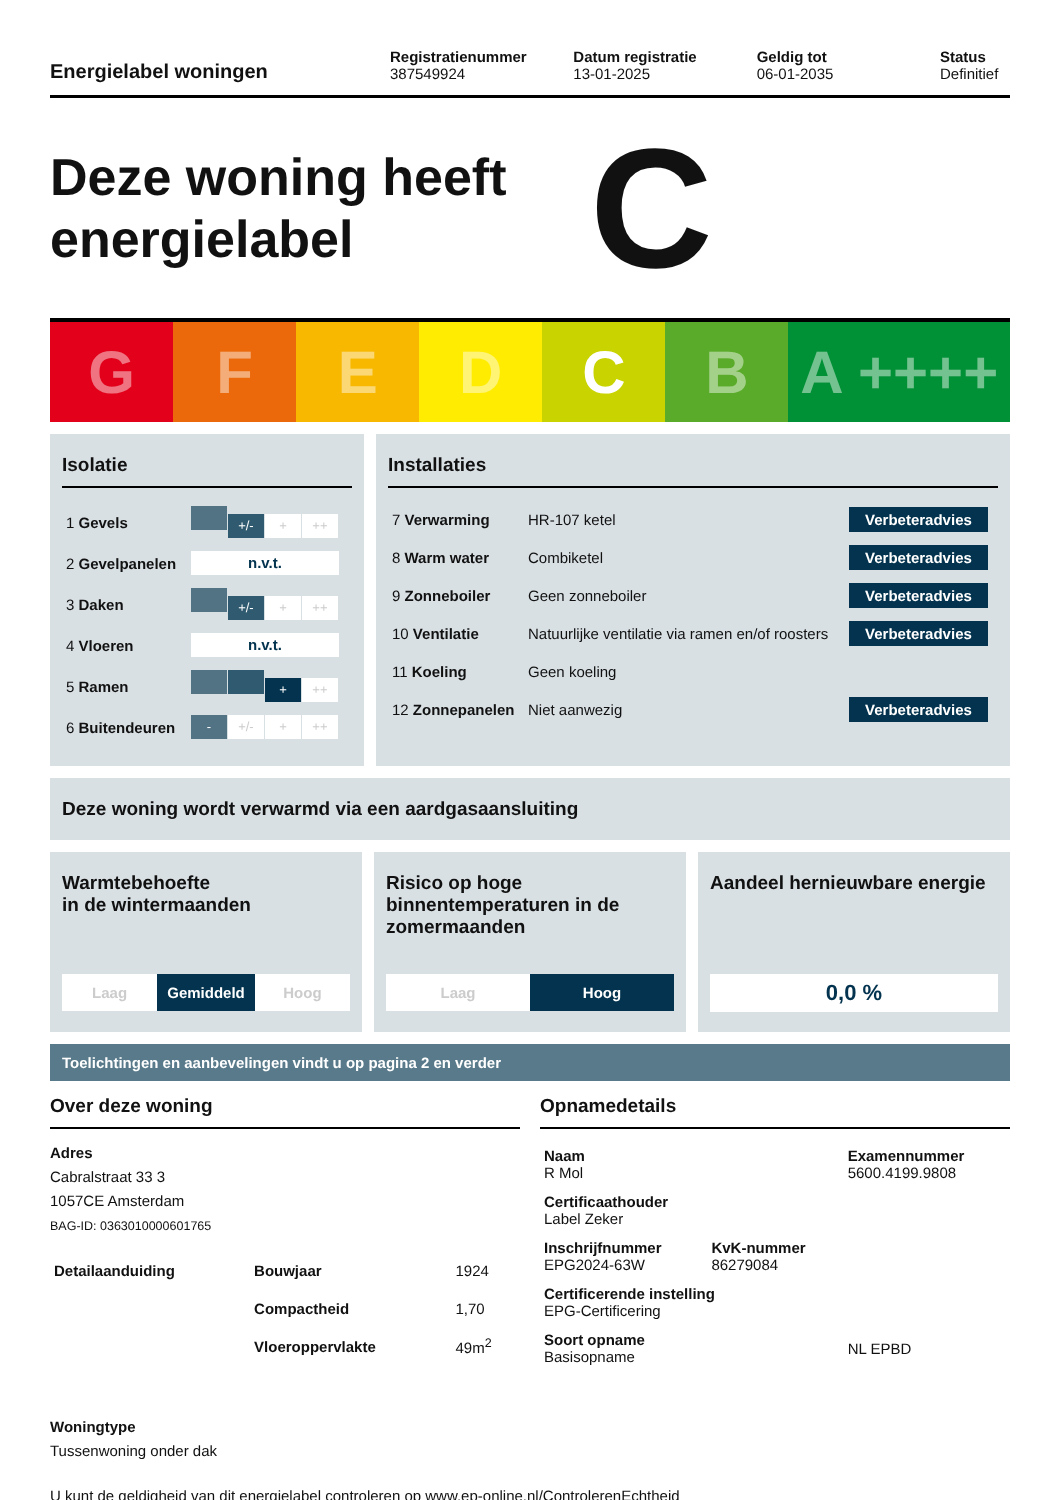Energielabel woningen
Registratienummer
387549924
Datum registratie
13-01-2025
Geldig tot
06-01-2035
Status
Definitief
Deze woning heeft energielabel
C
G F E D C B A ++++
Isolatie
| 1 Gevels | +/- + ++ |
| 2 Gevelpanelen | n.v.t. |
| 3 Daken | +/- + ++ |
| 4 Vloeren | n.v.t. |
| 5 Ramen | + ++ |
| 6 Buitendeuren | - +/- + ++ |
Installaties
| 7 Verwarming | HR-107 ketel | Verbeteradvies |
| 8 Warm water | Combiketel | Verbeteradvies |
| 9 Zonneboiler | Geen zonneboiler | Verbeteradvies |
| 10 Ventilatie | Natuurlijke ventilatie via ramen en/of roosters | Verbeteradvies |
| 11 Koeling | Geen koeling | |
| 12 Zonnepanelen | Niet aanwezig | Verbeteradvies |
Deze woning wordt verwarmd via een aardgasaansluiting
Warmtebehoefte
in de wintermaanden
Laag Gemiddeld Hoog
Risico op hoge binnentemperaturen in de zomermaanden
Laag Hoog
Aandeel hernieuwbare energie
0,0 %
Toelichtingen en aanbevelingen vindt u op pagina 2 en verder
Over deze woning
Adres
Cabralstraat 33 3
1057CE Amsterdam
BAG-ID: 0363010000601765
| Detailaanduiding | Bouwjaar | 1924 |
| | Compactheid | 1,70 |
| | Vloeroppervlakte | 49m<sup>2</sup> |
Woningtype
Tussenwoning onder dak
Opnamedetails
| Naam R Mol | | Examennummer 5600.4199.9808 |
| Certificaathouder Label Zeker | | |
| Inschrijfnummer EPG2024-63W | KvK-nummer 86279084 | |
| Certificerende instelling EPG-Certificering | | |
| Soort opname Basisopname | | NL EPBD |
U kunt de geldigheid van dit energielabel controleren op www.ep-online.nl/ControlerenEchtheid